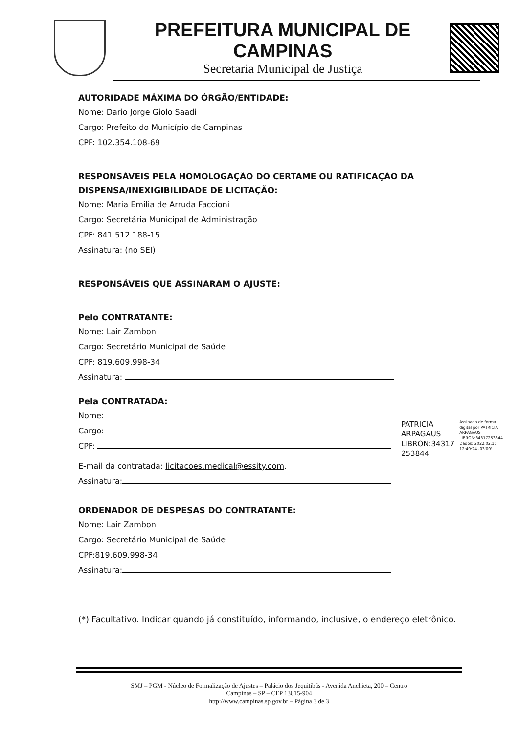PREFEITURA MUNICIPAL DE CAMPINAS
Secretaria Municipal de Justiça
AUTORIDADE MÁXIMA DO ÓRGÃO/ENTIDADE:
Nome: Dario Jorge Giolo Saadi
Cargo: Prefeito do Município de Campinas
CPF: 102.354.108-69
RESPONSÁVEIS PELA HOMOLOGAÇÃO DO CERTAME OU RATIFICAÇÃO DA DISPENSA/INEXIGIBILIDADE DE LICITAÇÃO:
Nome: Maria Emilia de Arruda Faccioni
Cargo: Secretária Municipal de Administração
CPF: 841.512.188-15
Assinatura: (no SEI)
RESPONSÁVEIS QUE ASSINARAM O AJUSTE:
Pelo CONTRATANTE:
Nome: Lair Zambon
Cargo: Secretário Municipal de Saúde
CPF: 819.609.998-34
Assinatura:
Pela CONTRATADA:
Nome:
Cargo:
CPF:
PATRICIA ARPAGAUS LIBRON:34317 253844
Assinado de forma digital por PATRICIA ARPAGAUS LIBRON:34317253844 Dados: 2022.02.15 12:49:24 -03'00'
E-mail da contratada: licitacoes.medical@essity.com.
Assinatura:
ORDENADOR DE DESPESAS DO CONTRATANTE:
Nome: Lair Zambon
Cargo: Secretário Municipal de Saúde
CPF:819.609.998-34
Assinatura:
(*) Facultativo. Indicar quando já constituído, informando, inclusive, o endereço eletrônico.
SMJ – PGM - Núcleo de Formalização de Ajustes – Palácio dos Jequitibás - Avenida Anchieta, 200 – Centro
Campinas – SP – CEP 13015-904
http://www.campinas.sp.gov.br – Página 3 de 3